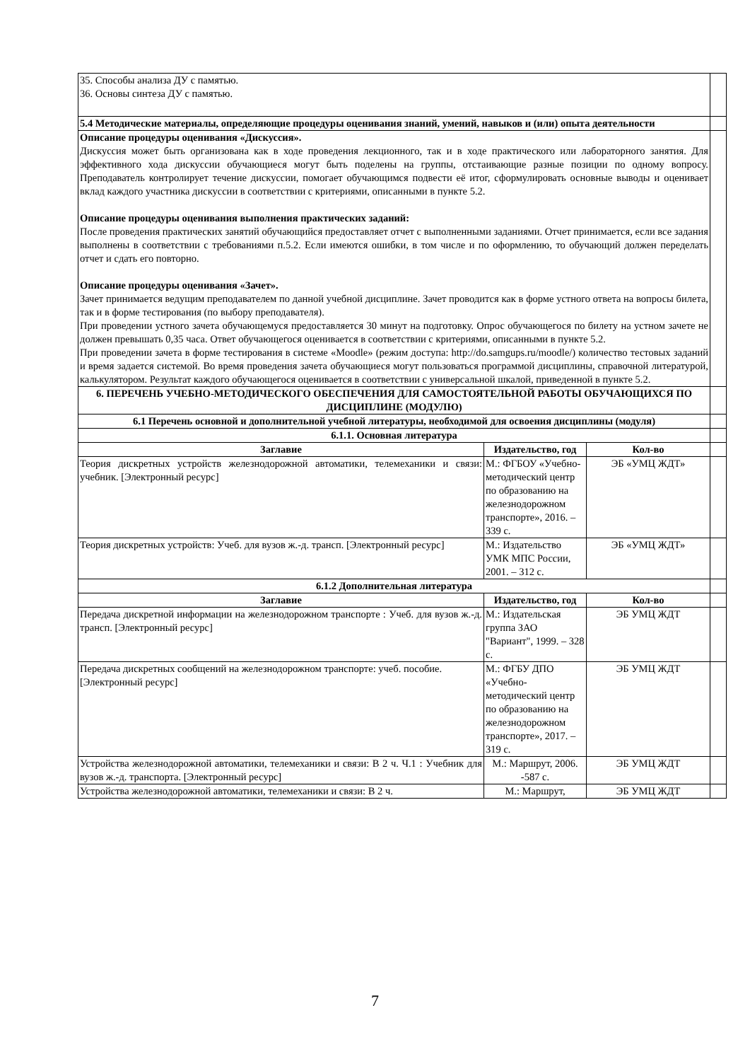| 35. Способы анализа ДУ с памятью. 36. Основы синтеза ДУ с памятью. | | | |
| 5.4 Методические материалы, определяющие процедуры оценивания знаний, умений, навыков и (или) опыта деятельности | | | |
| Описание процедуры оценивания «Дискуссия». Дискуссия может быть организована как в ходе проведения лекционного, так и в ходе практического или лабораторного занятия. Для эффективного хода дискуссии обучающиеся могут быть поделены на группы, отстаивающие разные позиции по одному вопросу. Преподаватель контролирует течение дискуссии, помогает обучающимся подвести её итог, сформулировать основные выводы и оценивает вклад каждого участника дискуссии в соответствии с критериями, описанными в пункте 5.2. Описание процедуры оценивания выполнения практических заданий: После проведения практических занятий обучающийся предоставляет отчет с выполненными заданиями. Отчет принимается, если все задания выполнены в соответствии с требованиями п.5.2. Если имеются ошибки, в том числе и по оформлению, то обучающий должен переделать отчет и сдать его повторно. Описание процедуры оценивания «Зачет». Зачет принимается ведущим преподавателем по данной учебной дисциплине. Зачет проводится как в форме устного ответа на вопросы билета, так и в форме тестирования (по выбору преподавателя). При проведении устного зачета обучающемуся предоставляется 30 минут на подготовку. Опрос обучающегося по билету на устном зачете не должен превышать 0,35 часа. Ответ обучающегося оценивается в соответствии с критериями, описанными в пункте 5.2. При проведении зачета в форме тестирования в системе «Moodle» (режим доступа: http://do.samgups.ru/moodle/) количество тестовых заданий и время задается системой. Во время проведения зачета обучающиеся могут пользоваться программой дисциплины, справочной литературой, калькулятором. Результат каждого обучающегося оценивается в соответствии с универсальной шкалой, приведенной в пункте 5.2. | | | |
| 6. ПЕРЕЧЕНЬ УЧЕБНО-МЕТОДИЧЕСКОГО ОБЕСПЕЧЕНИЯ ДЛЯ САМОСТОЯТЕЛЬНОЙ РАБОТЫ ОБУЧАЮЩИХСЯ ПО ДИСЦИПЛИНЕ (МОДУЛЮ) | | | |
| 6.1 Перечень основной и дополнительной учебной литературы, необходимой для освоения дисциплины (модуля) | | | |
| 6.1.1. Основная литература | | | |
| Заглавие | Издательство, год | Кол-во | |
| Теория дискретных устройств железнодорожной автоматики, телемеханики и связи: учебник. [Электронный ресурс] | М.: ФГБОУ «Учебно-методический центр по образованию на железнодорожном транспорте», 2016. – 339 с. | ЭБ «УМЦ ЖДТ» | |
| Теория дискретных устройств: Учеб. для вузов ж.-д. трансп. [Электронный ресурс] | М.: Издательство УМК МПС России, 2001. – 312 с. | ЭБ «УМЦ ЖДТ» | |
| 6.1.2 Дополнительная литература | | | |
| Заглавие | Издательство, год | Кол-во | |
| Передача дискретной информации на железнодорожном транспорте : Учеб. для вузов ж.-д. трансп. [Электронный ресурс] | М.: Издательская группа ЗАО "Вариант", 1999. – 328 с. | ЭБ УМЦ ЖДТ | |
| Передача дискретных сообщений на железнодорожном транспорте: учеб. пособие. [Электронный ресурс] | М.: ФГБУ ДПО «Учебно-методический центр по образованию на железнодорожном транспорте», 2017. – 319 с. | ЭБ УМЦ ЖДТ | |
| Устройства железнодорожной автоматики, телемеханики и связи: В 2 ч. Ч.1 : Учебник для вузов ж.-д. транспорта. [Электронный ресурс] | М.: Маршрут, 2006. -587 с. | ЭБ УМЦ ЖДТ | |
| Устройства железнодорожной автоматики, телемеханики и связи: В 2 ч. | М.: Маршрут, | ЭБ УМЦ ЖДТ | |
7